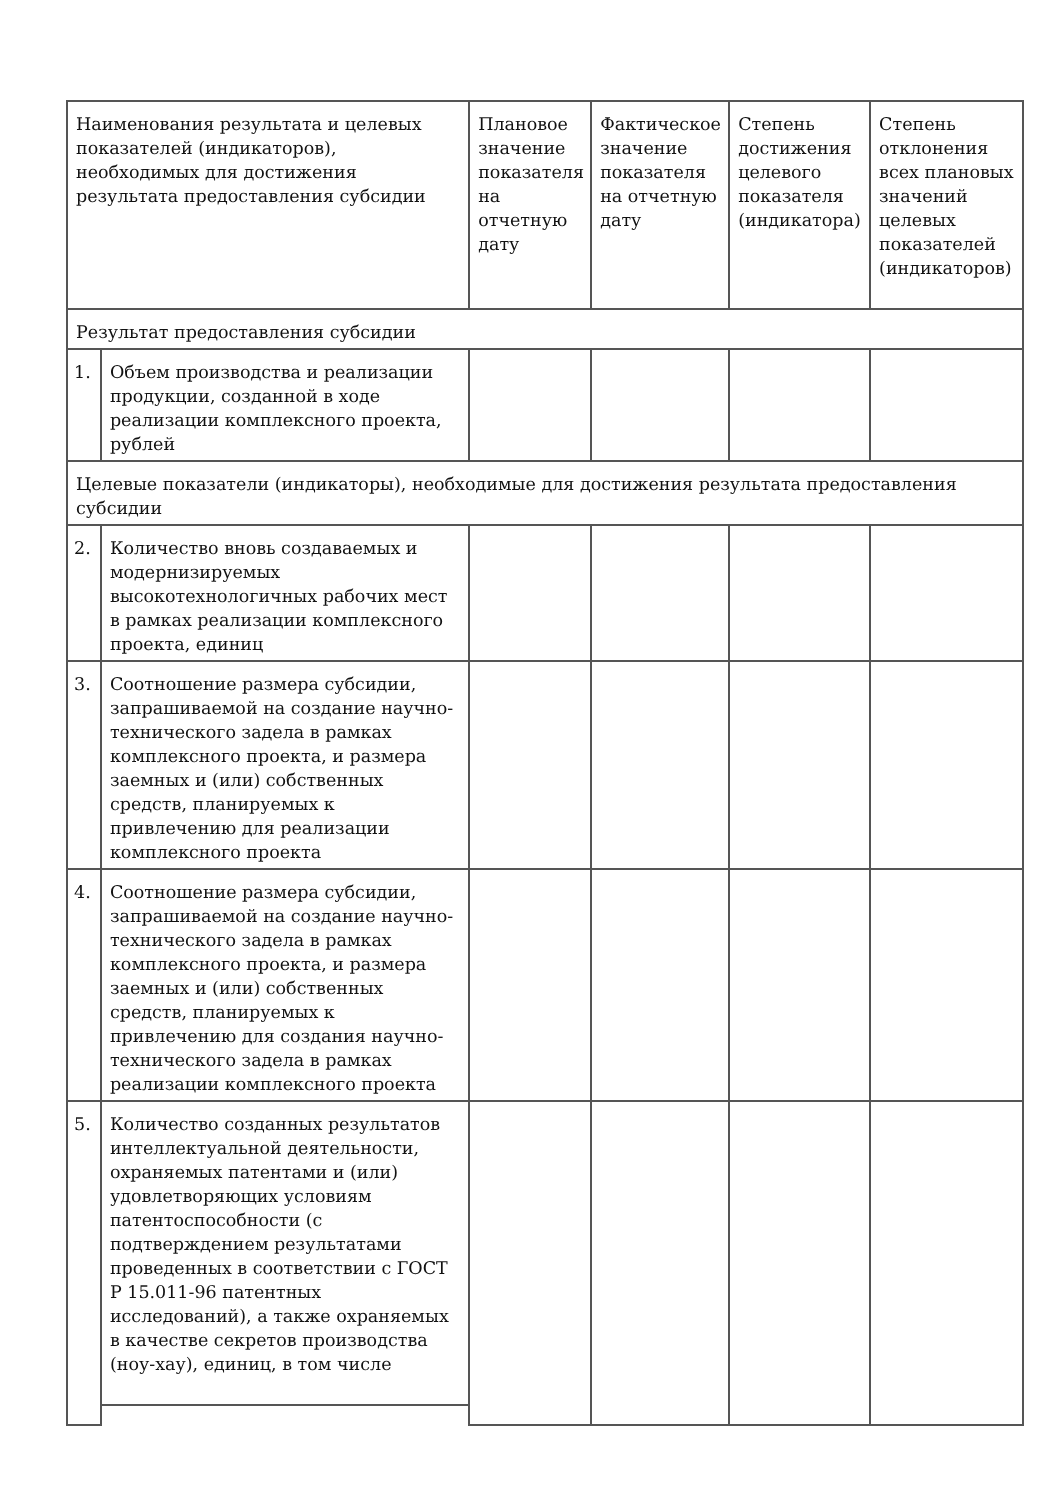| Наименования результата и целевых показателей (индикаторов), необходимых для достижения результата предоставления субсидии | | Плановое значение показателя на отчетную дату | Фактическое значение показателя на отчетную дату | Степень достижения целевого показателя (индикатора) | Степень отклонения всех плановых значений целевых показателей (индикаторов) |
| Результат предоставления субсидии | | | | | |
| 1. | Объем производства и реализации продукции, созданной в ходе реализации комплексного проекта, рублей | | | | |
| Целевые показатели (индикаторы), необходимые для достижения результата предоставления субсидии | | | | | |
| 2. | Количество вновь создаваемых и модернизируемых высокотехнологичных рабочих мест в рамках реализации комплексного проекта, единиц | | | | |
| 3. | Соотношение размера субсидии, запрашиваемой на создание научно-технического задела в рамках комплексного проекта, и размера заемных и (или) собственных средств, планируемых к привлечению для реализации комплексного проекта | | | | |
| 4. | Соотношение размера субсидии, запрашиваемой на создание научно-технического задела в рамках комплексного проекта, и размера заемных и (или) собственных средств, планируемых к привлечению для создания научно-технического задела в рамках реализации комплексного проекта | | | | |
| 5. | Количество созданных результатов интеллектуальной деятельности, охраняемых патентами и (или) удовлетворяющих условиям патентоспособности (с подтверждением результатами проведенных в соответствии с ГОСТ Р 15.011-96 патентных исследований), а также охраняемых в качестве секретов производства (ноу-хау), единиц, в том числе | | | | |